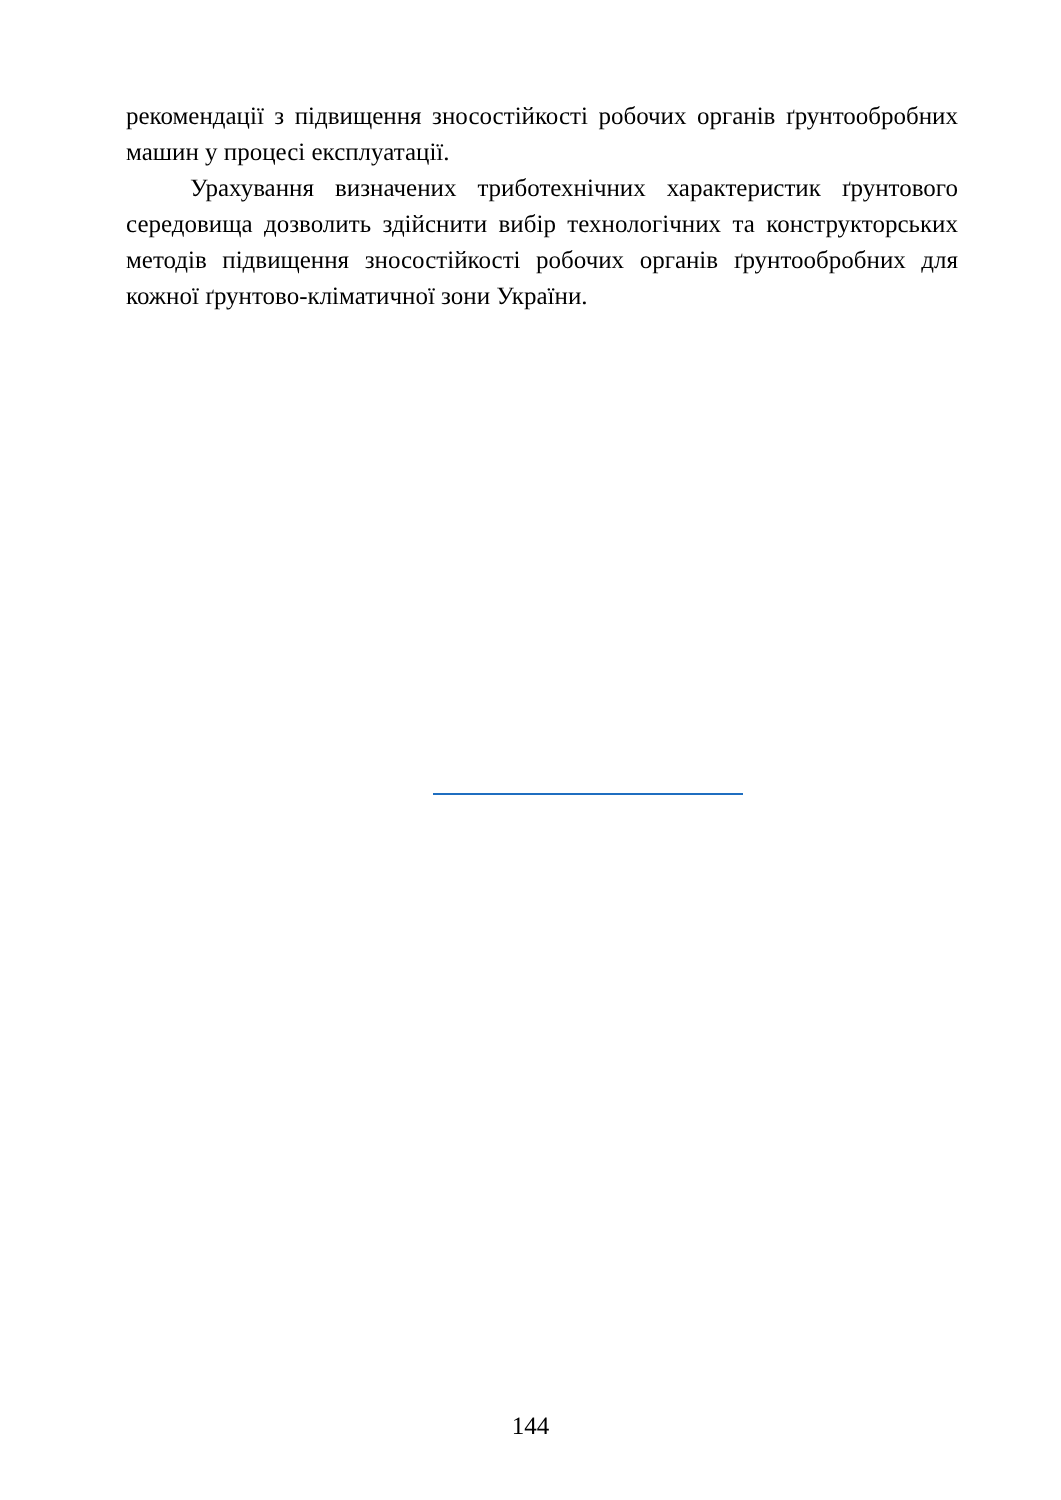рекомендації з підвищення зносостійкості робочих органів ґрунтообробних машин у процесі експлуатації.
Урахування визначених триботехнічних характеристик ґрунтового середовища дозволить здійснити вибір технологічних та конструкторських методів підвищення зносостійкості робочих органів ґрунтообробних для кожної ґрунтово-кліматичної зони України.
144